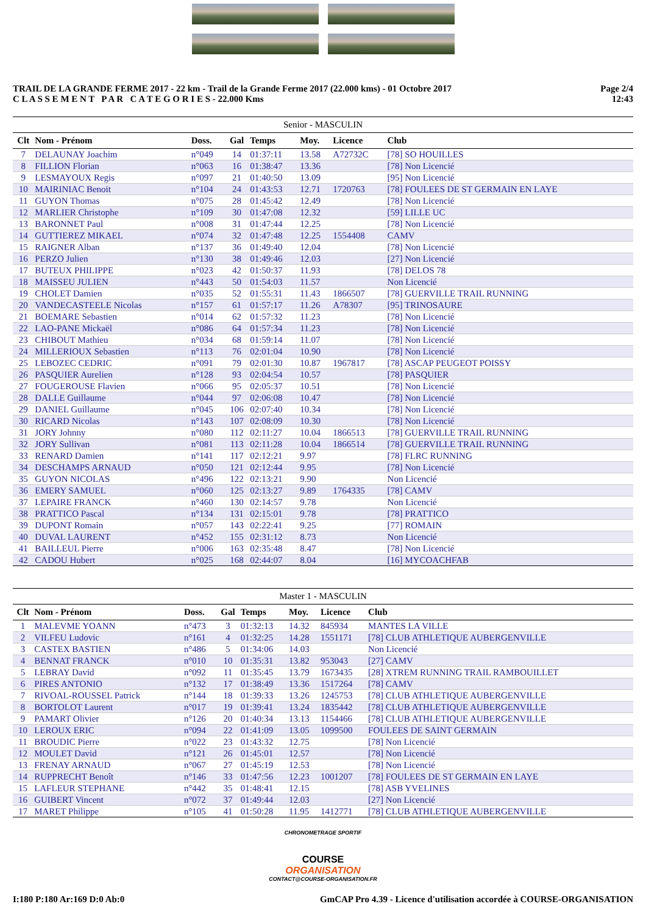TRAIL DE LA GRANDE FERME 2017 - 22 km - Trail de la Grande Ferme 2017 (22.000 kms) - 01 Octobre 2017
C L A S S E M E N T P A R C A T E G O R I E S - 22.000 Kms
Page 2/4
12:43
Senior - MASCULIN
| Clt | Nom - Prénom | Doss. | Gal | Temps | Moy. | Licence | Club |
| --- | --- | --- | --- | --- | --- | --- | --- |
| 7 | DELAUNAY Joachim | n°049 | 14 | 01:37:11 | 13.58 | A72732C | [78] SO HOUILLES |
| 8 | FILLION Florian | n°063 | 16 | 01:38:47 | 13.36 | | [78] Non Licencié |
| 9 | LESMAYOUX Regis | n°097 | 21 | 01:40:50 | 13.09 | | [95] Non Licencié |
| 10 | MAIRINIAC Benoit | n°104 | 24 | 01:43:53 | 12.71 | 1720763 | [78] FOULEES DE ST GERMAIN EN LAYE |
| 11 | GUYON Thomas | n°075 | 28 | 01:45:42 | 12.49 | | [78] Non Licencié |
| 12 | MARLIER Christophe | n°109 | 30 | 01:47:08 | 12.32 | | [59] LILLE UC |
| 13 | BARONNET Paul | n°008 | 31 | 01:47:44 | 12.25 | | [78] Non Licencié |
| 14 | GUTTIEREZ MIKAEL | n°074 | 32 | 01:47:48 | 12.25 | 1554408 | CAMV |
| 15 | RAIGNER Alban | n°137 | 36 | 01:49:40 | 12.04 | | [78] Non Licencié |
| 16 | PERZO Julien | n°130 | 38 | 01:49:46 | 12.03 | | [27] Non Licencié |
| 17 | BUTEUX PHILIPPE | n°023 | 42 | 01:50:37 | 11.93 | | [78] DELOS 78 |
| 18 | MAISSEU JULIEN | n°443 | 50 | 01:54:03 | 11.57 | | Non Licencié |
| 19 | CHOLET Damien | n°035 | 52 | 01:55:31 | 11.43 | 1866507 | [78] GUERVILLE TRAIL RUNNING |
| 20 | VANDECASTEELE Nicolas | n°157 | 61 | 01:57:17 | 11.26 | A78307 | [95] TRINOSAURE |
| 21 | BOEMARE Sebastien | n°014 | 62 | 01:57:32 | 11.23 | | [78] Non Licencié |
| 22 | LAO-PANE Mickaël | n°086 | 64 | 01:57:34 | 11.23 | | [78] Non Licencié |
| 23 | CHIBOUT Mathieu | n°034 | 68 | 01:59:14 | 11.07 | | [78] Non Licencié |
| 24 | MILLERIOUX Sebastien | n°113 | 76 | 02:01:04 | 10.90 | | [78] Non Licencié |
| 25 | LEBOZEC CEDRIC | n°091 | 79 | 02:01:30 | 10.87 | 1967817 | [78] ASCAP PEUGEOT POISSY |
| 26 | PASQUIER Aurelien | n°128 | 93 | 02:04:54 | 10.57 | | [78] PASQUIER |
| 27 | FOUGEROUSE Flavien | n°066 | 95 | 02:05:37 | 10.51 | | [78] Non Licencié |
| 28 | DALLE Guillaume | n°044 | 97 | 02:06:08 | 10.47 | | [78] Non Licencié |
| 29 | DANIEL Guillaume | n°045 | 106 | 02:07:40 | 10.34 | | [78] Non Licencié |
| 30 | RICARD Nicolas | n°143 | 107 | 02:08:09 | 10.30 | | [78] Non Licencié |
| 31 | JORY Johnny | n°080 | 112 | 02:11:27 | 10.04 | 1866513 | [78] GUERVILLE TRAIL RUNNING |
| 32 | JORY Sullivan | n°081 | 113 | 02:11:28 | 10.04 | 1866514 | [78] GUERVILLE TRAIL RUNNING |
| 33 | RENARD Damien | n°141 | 117 | 02:12:21 | 9.97 | | [78] FLRC RUNNING |
| 34 | DESCHAMPS ARNAUD | n°050 | 121 | 02:12:44 | 9.95 | | [78] Non Licencié |
| 35 | GUYON NICOLAS | n°496 | 122 | 02:13:21 | 9.90 | | Non Licencié |
| 36 | EMERY SAMUEL | n°060 | 125 | 02:13:27 | 9.89 | 1764335 | [78] CAMV |
| 37 | LEPAIRE FRANCK | n°460 | 130 | 02:14:57 | 9.78 | | Non Licencié |
| 38 | PRATTICO Pascal | n°134 | 131 | 02:15:01 | 9.78 | | [78] PRATTICO |
| 39 | DUPONT Romain | n°057 | 143 | 02:22:41 | 9.25 | | [77] ROMAIN |
| 40 | DUVAL LAURENT | n°452 | 155 | 02:31:12 | 8.73 | | Non Licencié |
| 41 | BAILLEUL Pierre | n°006 | 163 | 02:35:48 | 8.47 | | [78] Non Licencié |
| 42 | CADOU Hubert | n°025 | 168 | 02:44:07 | 8.04 | | [16] MYCOACHFAB |
Master 1 - MASCULIN
| Clt | Nom - Prénom | Doss. | Gal | Temps | Moy. | Licence | Club |
| --- | --- | --- | --- | --- | --- | --- | --- |
| 1 | MALEVME YOANN | n°473 | 3 | 01:32:13 | 14.32 | 845934 | MANTES LA VILLE |
| 2 | VILFEU Ludovic | n°161 | 4 | 01:32:25 | 14.28 | 1551171 | [78] CLUB ATHLETIQUE AUBERGENVILLE |
| 3 | CASTEX BASTIEN | n°486 | 5 | 01:34:06 | 14.03 | | Non Licencié |
| 4 | BENNAT FRANCK | n°010 | 10 | 01:35:31 | 13.82 | 953043 | [27] CAMV |
| 5 | LEBRAY David | n°092 | 11 | 01:35:45 | 13.79 | 1673435 | [28] XTREM RUNNING TRAIL RAMBOUILLET |
| 6 | PIRES ANTONIO | n°132 | 17 | 01:38:49 | 13.36 | 1517264 | [78] CAMV |
| 7 | RIVOAL-ROUSSEL Patrick | n°144 | 18 | 01:39:33 | 13.26 | 1245753 | [78] CLUB ATHLETIQUE AUBERGENVILLE |
| 8 | BORTOLOT Laurent | n°017 | 19 | 01:39:41 | 13.24 | 1835442 | [78] CLUB ATHLETIQUE AUBERGENVILLE |
| 9 | PAMART Olivier | n°126 | 20 | 01:40:34 | 13.13 | 1154466 | [78] CLUB ATHLETIQUE AUBERGENVILLE |
| 10 | LEROUX ERIC | n°094 | 22 | 01:41:09 | 13.05 | 1099500 | FOULEES DE SAINT GERMAIN |
| 11 | BROUDIC Pierre | n°022 | 23 | 01:43:32 | 12.75 | | [78] Non Licencié |
| 12 | MOULET David | n°121 | 26 | 01:45:01 | 12.57 | | [78] Non Licencié |
| 13 | FRENAY ARNAUD | n°067 | 27 | 01:45:19 | 12.53 | | [78] Non Licencié |
| 14 | RUPPRECHT Benoît | n°146 | 33 | 01:47:56 | 12.23 | 1001207 | [78] FOULEES DE ST GERMAIN EN LAYE |
| 15 | LAFLEUR STEPHANE | n°442 | 35 | 01:48:41 | 12.15 | | [78] ASB YVELINES |
| 16 | GUIBERT Vincent | n°072 | 37 | 01:49:44 | 12.03 | | [27] Non Licencié |
| 17 | MARET Philippe | n°105 | 41 | 01:50:28 | 11.95 | 1412771 | [78] CLUB ATHLETIQUE AUBERGENVILLE |
CHRONOMETRAGE SPORTIF
COURSE
ORGANISATION
CONTACT@COURSE-ORGANISATION.FR
I:180 P:180 Ar:169 D:0 Ab:0 GmCAP Pro 4.39 - Licence d'utilisation accordée à COURSE-ORGANISATION